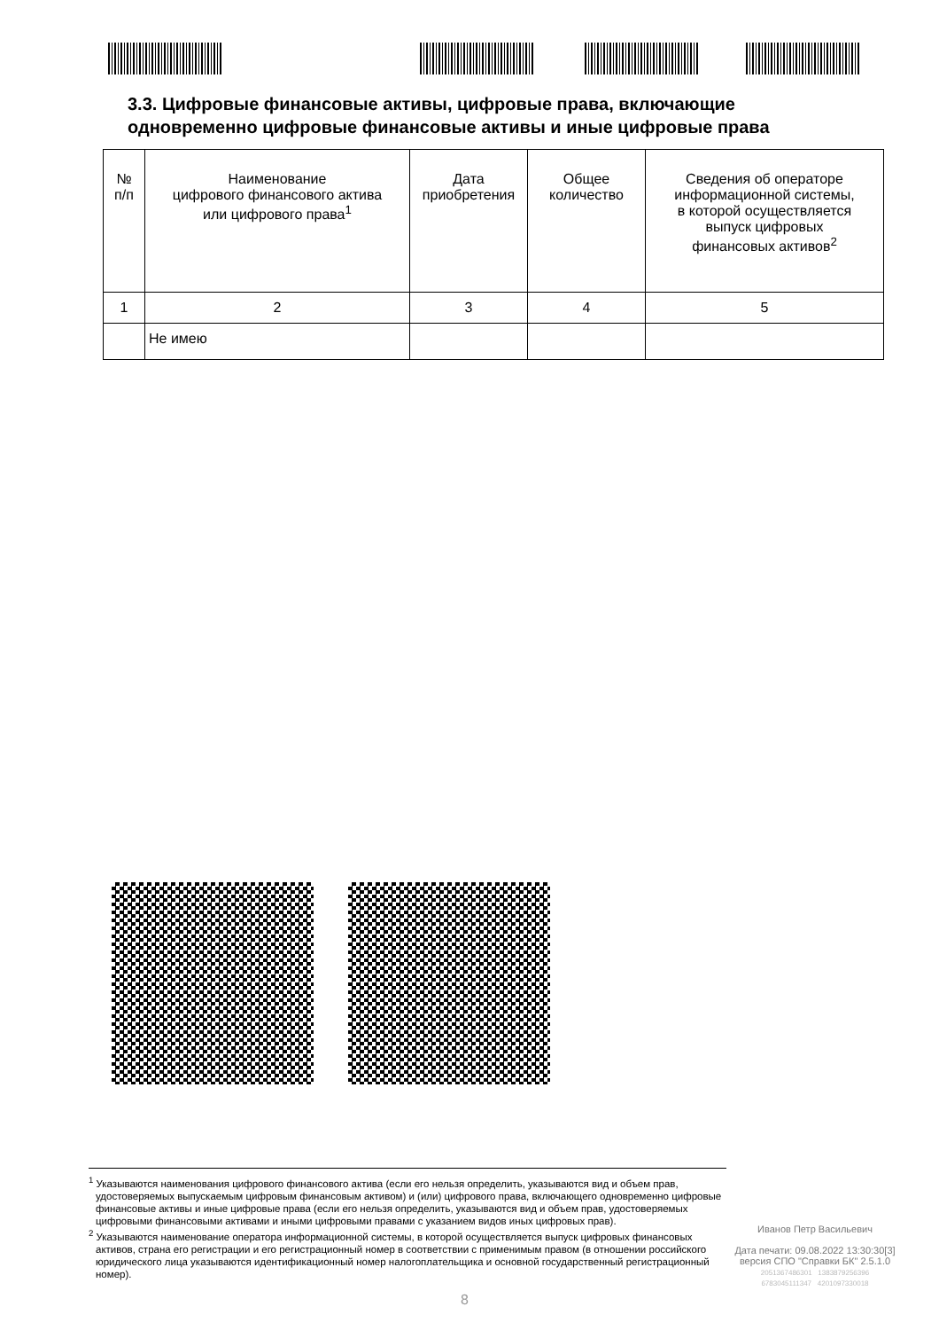3.3. Цифровые финансовые активы, цифровые права, включающие
одновременно цифровые финансовые активы и иные цифровые права
| № п/п | Наименование цифрового финансового актива или цифрового права<sup>1</sup> | Дата приобретения | Общее количество | Сведения об операторе информационной системы, в которой осуществляется выпуск цифровых финансовых активов<sup>2</sup> |
| --- | --- | --- | --- | --- |
| 1 | 2 | 3 | 4 | 5 |
| | Не имею | | | |
<sup>1</sup> Указываются наименования цифрового финансового актива (если его нельзя определить, указываются вид и объем прав, удостоверяемых выпускаемым цифровым финансовым активом) и (или) цифрового права, включающего одновременно цифровые финансовые активы и иные цифровые права (если его нельзя определить, указываются вид и объем прав, удостоверяемых цифровыми финансовыми активами и иными цифровыми правами с указанием видов иных цифровых прав).
<sup>2</sup> Указываются наименование оператора информационной системы, в которой осуществляется выпуск цифровых финансовых активов, страна его регистрации и его регистрационный номер в соответствии с применимым правом (в отношении российского юридического лица указываются идентификационный номер налогоплательщика и основной государственный регистрационный номер).
Иванов Петр Васильевич
Дата печати: 09.08.2022 13:30:30[3]
версия СПО "Справки БК" 2.5.1.0
2051367486301 1383879256396
6783045111347 4201097330018
8